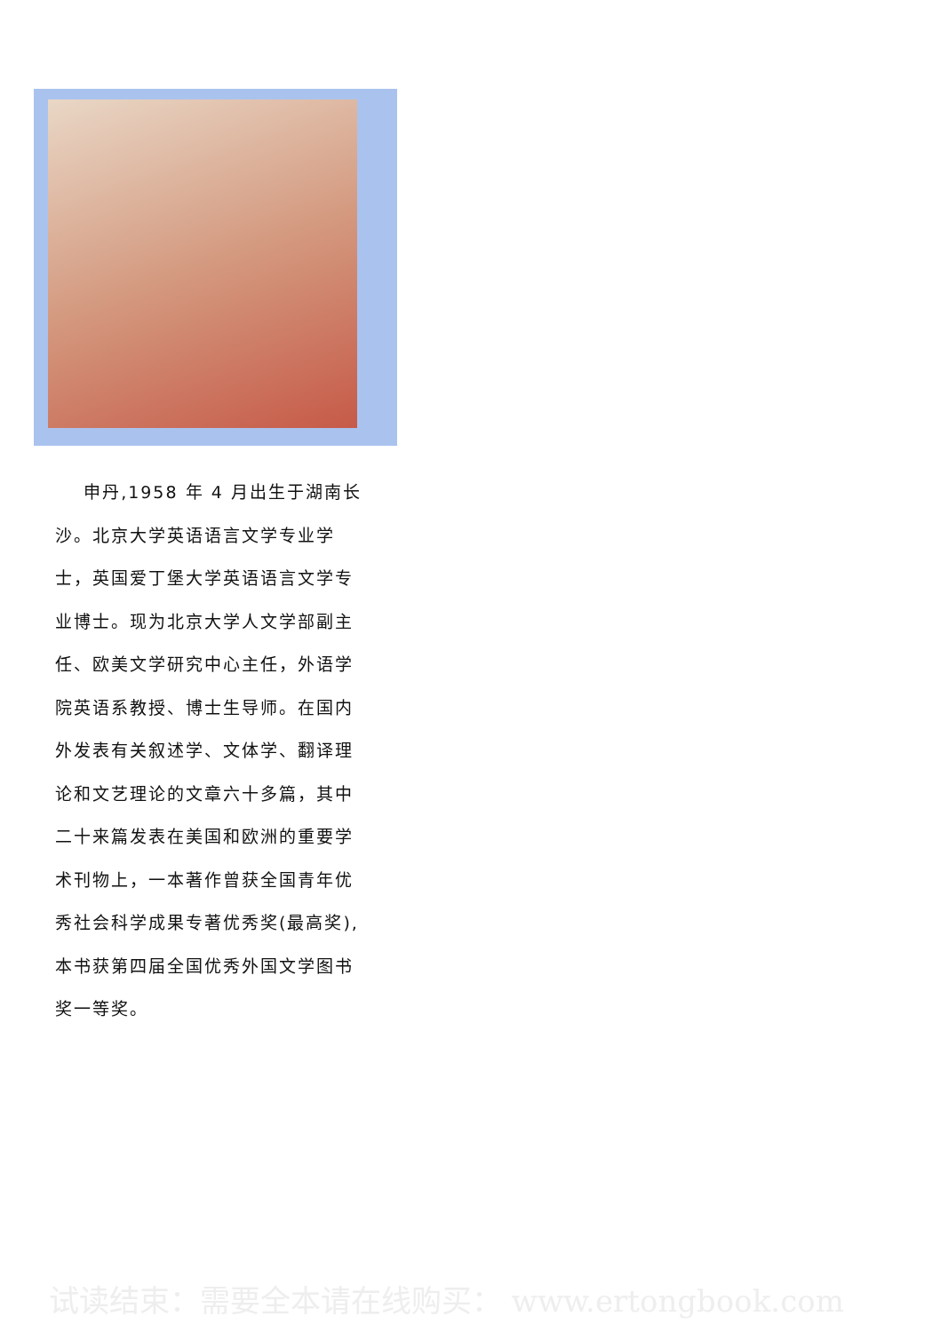申丹,1958 年 4 月出生于湖南长沙。北京大学英语语言文学专业学士，英国爱丁堡大学英语语言文学专业博士。现为北京大学人文学部副主任、欧美文学研究中心主任，外语学院英语系教授、博士生导师。在国内外发表有关叙述学、文体学、翻译理论和文艺理论的文章六十多篇，其中二十来篇发表在美国和欧洲的重要学术刊物上，一本著作曾获全国青年优秀社会科学成果专著优秀奖(最高奖),本书获第四届全国优秀外国文学图书奖一等奖。
试读结束：需要全本请在线购买： www.ertongbook.com